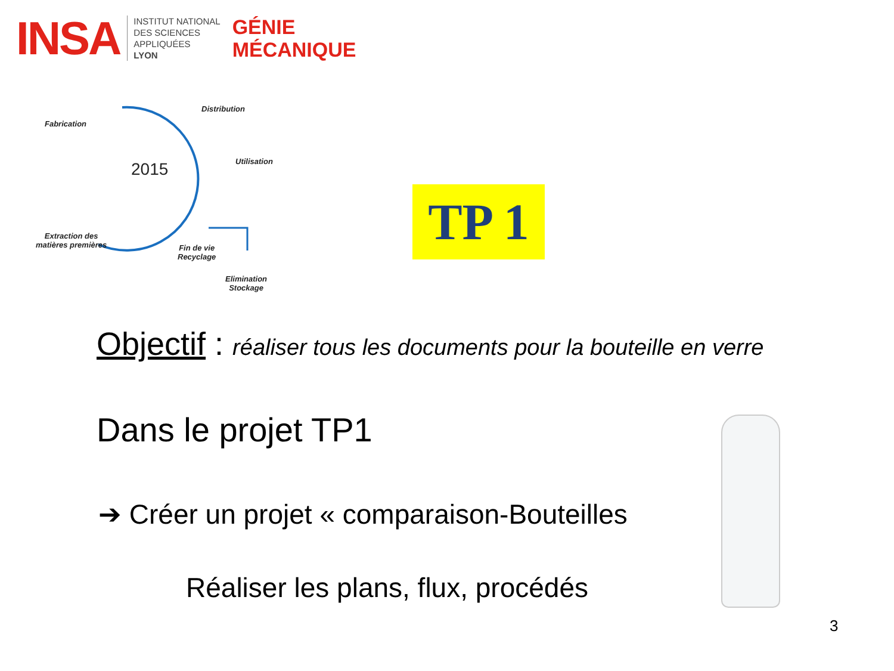INSA INSTITUT NATIONAL
DES SCIENCES
APPLIQUÉES
LYON GÉNIE
MÉCANIQUE
Fabrication
Distribution
Utilisation
2015
Extraction des
matières premières
Fin de vie
Recyclage
Elimination
Stockage
TP 1
Objectif : réaliser tous les documents pour la bouteille en verre
Dans le projet TP1
➔ Créer un projet « comparaison-Bouteilles
Réaliser les plans, flux, procédés
3